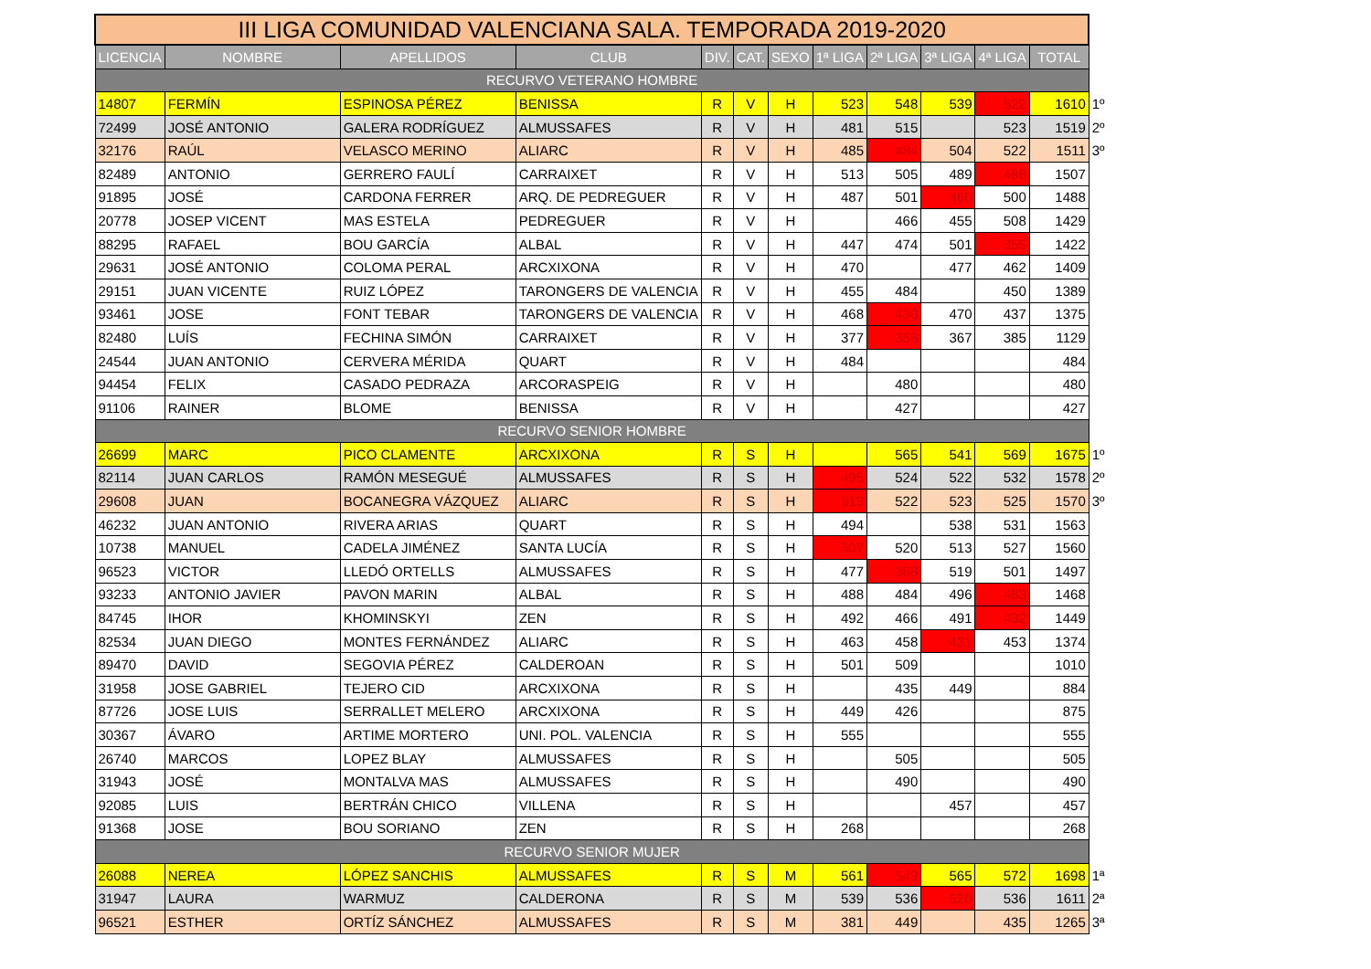| III LIGA COMUNIDAD VALENCIANA SALA. TEMPORADA 2019-2020 | | | | | | | | | | | | |
| LICENCIA | NOMBRE | APELLIDOS | CLUB | DIV. | CAT. | SEXO | 1ª LIGA | 2ª LIGA | 3ª LIGA | 4ª LIGA | TOTAL | |
| RECURVO VETERANO HOMBRE | | | | | | | | | | | | |
| 14807 | FERMÍN | ESPINOSA PÉREZ | BENISSA | R | V | H | 523 | 548 | 539 | 522 | 1610 | 1º |
| 72499 | JOSÉ ANTONIO | GALERA RODRÍGUEZ | ALMUSSAFES | R | V | H | 481 | 515 | | 523 | 1519 | 2º |
| 32176 | RAÚL | VELASCO MERINO | ALIARC | R | V | H | 485 | 484 | 504 | 522 | 1511 | 3º |
| 82489 | ANTONIO | GERRERO FAULÍ | CARRAIXET | R | V | H | 513 | 505 | 489 | 488 | 1507 | |
| 91895 | JOSÉ | CARDONA FERRER | ARQ. DE PEDREGUER | R | V | H | 487 | 501 | 460 | 500 | 1488 | |
| 20778 | JOSEP VICENT | MAS ESTELA | PEDREGUER | R | V | H | | 466 | 455 | 508 | 1429 | |
| 88295 | RAFAEL | BOU GARCÍA | ALBAL | R | V | H | 447 | 474 | 501 | 355 | 1422 | |
| 29631 | JOSÉ ANTONIO | COLOMA PERAL | ARCXIXONA | R | V | H | 470 | | 477 | 462 | 1409 | |
| 29151 | JUAN VICENTE | RUIZ LÓPEZ | TARONGERS DE VALENCIA | R | V | H | 455 | 484 | | 450 | 1389 | |
| 93461 | JOSE | FONT TEBAR | TARONGERS DE VALENCIA | R | V | H | 468 | 430 | 470 | 437 | 1375 | |
| 82480 | LUÍS | FECHINA SIMÓN | CARRAIXET | R | V | H | 377 | 356 | 367 | 385 | 1129 | |
| 24544 | JUAN ANTONIO | CERVERA MÉRIDA | QUART | R | V | H | 484 | | | | 484 | |
| 94454 | FELIX | CASADO PEDRAZA | ARCORASPEIG | R | V | H | | 480 | | | 480 | |
| 91106 | RAINER | BLOME | BENISSA | R | V | H | | 427 | | | 427 | |
| RECURVO SENIOR HOMBRE | | | | | | | | | | | | |
| 26699 | MARC | PICO CLAMENTE | ARCXIXONA | R | S | H | | 565 | 541 | 569 | 1675 | 1º |
| 82114 | JUAN CARLOS | RAMÓN MESEGUÉ | ALMUSSAFES | R | S | H | 495 | 524 | 522 | 532 | 1578 | 2º |
| 29608 | JUAN | BOCANEGRA VÁZQUEZ | ALIARC | R | S | H | 513 | 522 | 523 | 525 | 1570 | 3º |
| 46232 | JUAN ANTONIO | RIVERA ARIAS | QUART | R | S | H | 494 | | 538 | 531 | 1563 | |
| 10738 | MANUEL | CADELA JIMÉNEZ | SANTA LUCÍA | R | S | H | 507 | 520 | 513 | 527 | 1560 | |
| 96523 | VICTOR | LLEDÓ ORTELLS | ALMUSSAFES | R | S | H | 477 | 368 | 519 | 501 | 1497 | |
| 93233 | ANTONIO JAVIER | PAVON MARIN | ALBAL | R | S | H | 488 | 484 | 496 | 483 | 1468 | |
| 84745 | IHOR | KHOMINSKYI | ZEN | R | S | H | 492 | 466 | 491 | 432 | 1449 | |
| 82534 | JUAN DIEGO | MONTES FERNÁNDEZ | ALIARC | R | S | H | 463 | 458 | 431 | 453 | 1374 | |
| 89470 | DAVID | SEGOVIA PÉREZ | CALDEROAN | R | S | H | 501 | 509 | | | 1010 | |
| 31958 | JOSE GABRIEL | TEJERO CID | ARCXIXONA | R | S | H | | 435 | 449 | | 884 | |
| 87726 | JOSE LUIS | SERRALLET MELERO | ARCXIXONA | R | S | H | 449 | 426 | | | 875 | |
| 30367 | ÁVARO | ARTIME MORTERO | UNI. POL. VALENCIA | R | S | H | 555 | | | | 555 | |
| 26740 | MARCOS | LOPEZ BLAY | ALMUSSAFES | R | S | H | | 505 | | | 505 | |
| 31943 | JOSÉ | MONTALVA MAS | ALMUSSAFES | R | S | H | | 490 | | | 490 | |
| 92085 | LUIS | BERTRÁN CHICO | VILLENA | R | S | H | | | 457 | | 457 | |
| 91368 | JOSE | BOU SORIANO | ZEN | R | S | H | 268 | | | | 268 | |
| RECURVO SENIOR MUJER | | | | | | | | | | | | |
| 26088 | NEREA | LÓPEZ SANCHIS | ALMUSSAFES | R | S | M | 561 | 549 | 565 | 572 | 1698 | 1ª |
| 31947 | LAURA | WARMUZ | CALDERONA | R | S | M | 539 | 536 | 520 | 536 | 1611 | 2ª |
| 96521 | ESTHER | ORTÍZ SÁNCHEZ | ALMUSSAFES | R | S | M | 381 | 449 | | 435 | 1265 | 3ª |